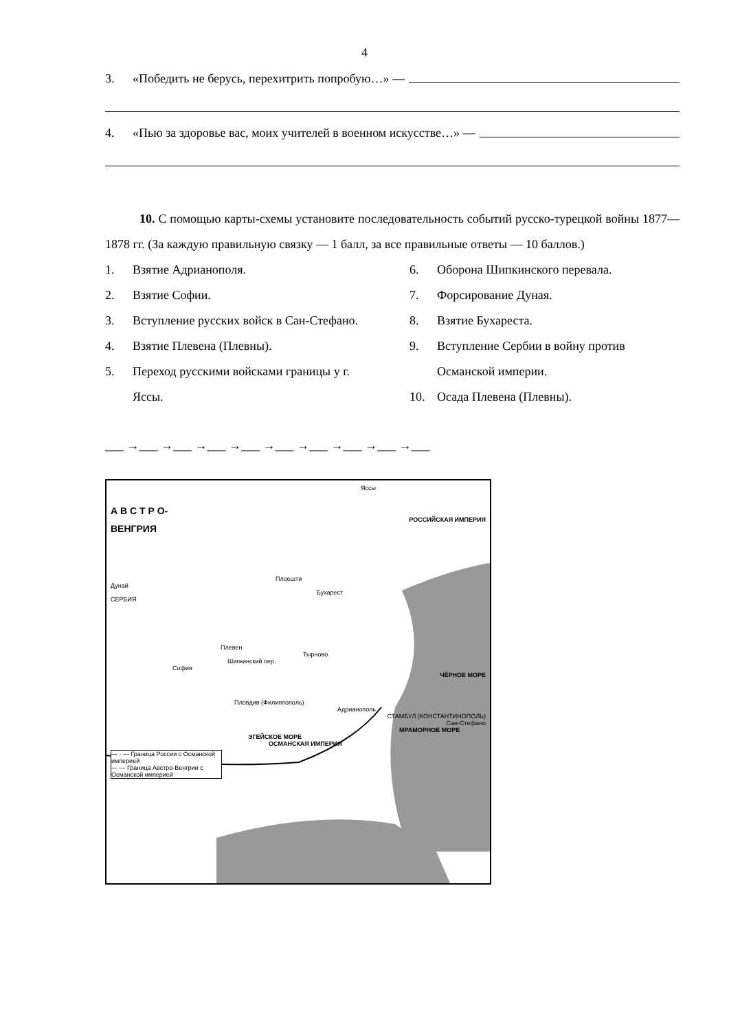4
3. «Победить не берусь, перехитрить попробую…» —
4. «Пью за здоровье вас, моих учителей в военном искусстве…» —
10. С помощью карты-схемы установите последовательность событий русско-турецкой войны 1877—1878 гг. (За каждую правильную связку — 1 балл, за все правильные ответы — 10 баллов.)
1. Взятие Адрианополя.
2. Взятие Софии.
3. Вступление русских войск в Сан-Стефано.
4. Взятие Плевена (Плевны).
5. Переход русскими войсками границы у г. Яссы.
6. Оборона Шипкинского перевала.
7. Форсирование Дуная.
8. Взятие Бухареста.
9. Вступление Сербии в войну против Османской империи.
10. Осада Плевена (Плевны).
___ →___ →___ →___ →___ →___ →___ →___ →___ →___
Яссы
А В С Т Р О-
РОССИЙСКАЯ ИМПЕРИЯ
ВЕНГРИЯ
Плоешти
Дунай
Бухарест
СЕРБИЯ
Плевен
Тырново
Шипкинский пер.
София
ЧЁРНОЕ МОРЕ
Пловдив (Филиппополь)
Адрианополь
СТАМБУЛ (КОНСТАНТИНОПОЛЬ)
Сан-Стефано
МРАМОРНОЕ МОРЕ
ЭГЕЙСКОЕ МОРЕ
ОСМАНСКАЯ ИМПЕРИЯ
— · — Граница России с Османской империей
— — Граница Австро-Венгрии с Османской империей